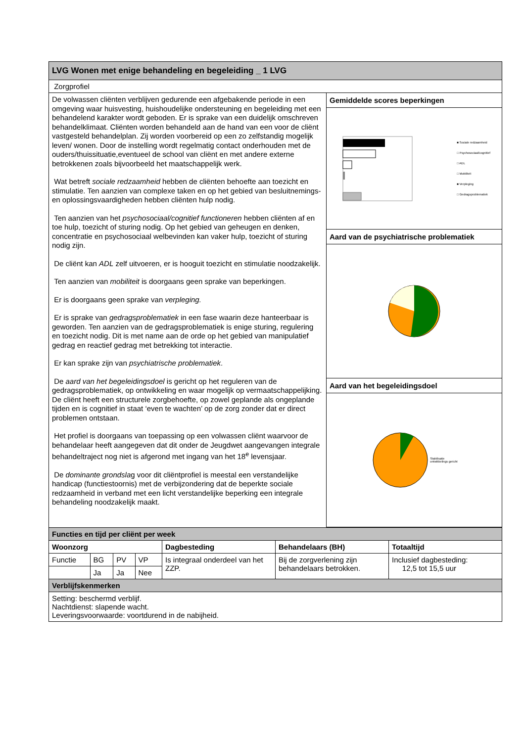| LVG Wonen met enige behandeling en begeleiding _ 1 LVG | |
| --- | --- |
| Zorgprofiel | |
| De volwassen cliënten verblijven gedurende een afgebakende periode in een omgeving waar huisvesting, huishoudelijke ondersteuning en begeleiding met een behandelend karakter wordt geboden. Er is sprake van een duidelijk omschreven behandelklimaat. Cliënten worden behandeld aan de hand van een voor de cliënt vastgesteld behandelplan. Zij worden voorbereid op een zo zelfstandig mogelijk leven/ wonen. Door de instelling wordt regelmatig contact onderhouden met de ouders/thuissituatie,eventueel de school van cliënt en met andere externe betrokkenen zoals bijvoorbeeld het maatschappelijk werk. Wat betreft sociale redzaamheid hebben de cliënten behoefte aan toezicht en stimulatie. Ten aanzien van complexe taken en op het gebied van besluitnemings- en oplossingsvaardigheden hebben cliënten hulp nodig. Ten aanzien van het psychosociaal/cognitief functioneren hebben cliënten af en toe hulp, toezicht of sturing nodig. Op het gebied van geheugen en denken, concentratie en psychosociaal welbevinden kan vaker hulp, toezicht of sturing nodig zijn. De cliënt kan ADL zelf uitvoeren, er is hooguit toezicht en stimulatie noodzakelijk. Ten aanzien van mobiliteit is doorgaans geen sprake van beperkingen. Er is doorgaans geen sprake van verpleging. Er is sprake van gedragsproblematiek in een fase waarin deze hanteerbaar is geworden. Ten aanzien van de gedragsproblematiek is enige sturing, regulering en toezicht nodig. Dit is met name aan de orde op het gebied van manipulatief gedrag en reactief gedrag met betrekking tot interactie. Er kan sprake zijn van psychiatrische problematiek . De aard van het begeleidingsdoel is gericht op het reguleren van de gedragsproblematiek, op ontwikkeling en waar mogelijk op vermaatschappelijking. De cliënt heeft een structurele zorgbehoefte, op zowel geplande als ongeplande tijden en is cognitief in staat ‘even te wachten’ op de zorg zonder dat er direct problemen ontstaan. Het profiel is doorgaans van toepassing op een volwassen cliënt waarvoor de behandelaar heeft aangegeven dat dit onder de Jeugdwet aangevangen integrale behandeltraject nog niet is afgerond met ingang van het 18<sup>e</sup> levensjaar. De dominante grondsla g voor dit cliëntprofiel is meestal een verstandelijke handicap (functiestoornis) met de verbijzondering dat de beperkte sociale redzaamheid in verband met een licht verstandelijke beperking een integrale behandeling noodzakelijk maakt. | Gemiddelde scores beperkingen ■ Sociale redzaamheid □ Psychosociaal/cognitief □ ADL □ Mobiliteit ■ Verpleging □ Gedragsproblematiek Aard van de psychiatrische problematiek Aard van het begeleidingsdoel Stabilisatie ontwikkelings gericht |
| Functies en tijd per cliënt per week | | | | | | |
| --- | --- | --- | --- | --- | --- | --- |
| Woonzorg | | | | Dagbesteding | Behandelaars (BH) | Totaaltijd |
| Functie | BG | PV | VP | Is integraal onderdeel van het ZZP. | Bij de zorgverlening zijn behandelaars betrokken. | Inclusief dagbesteding: 12,5 tot 15,5 uur |
| | Ja | Ja | Nee | | | |
| Verblijfskenmerken | | | | | | |
| Setting: beschermd verblijf. Nachtdienst: slapende wacht. Leveringsvoorwaarde: voortdurend in de nabijheid. | | | | | | |